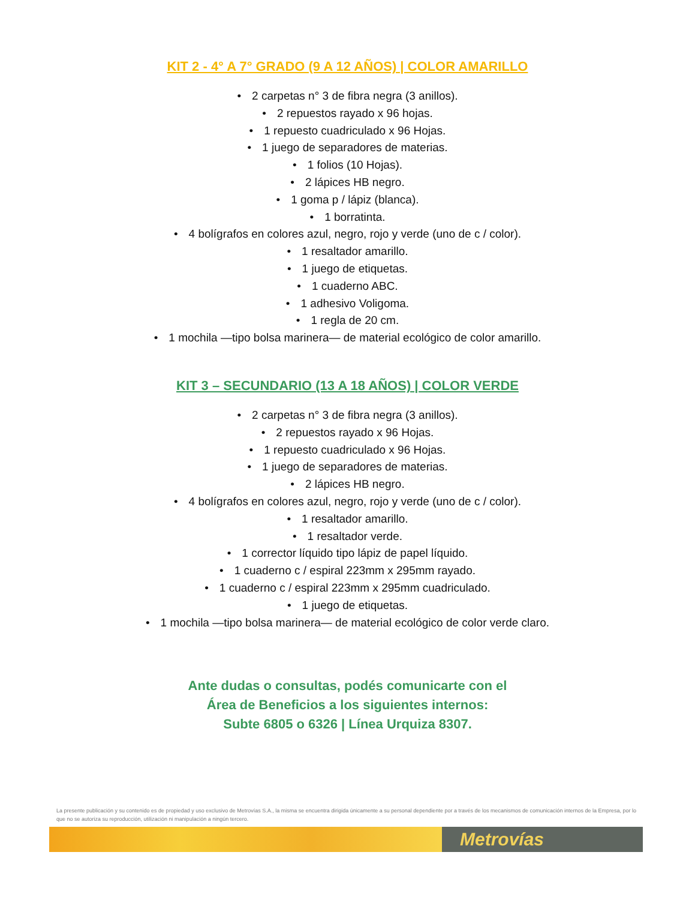KIT 2 - 4° A 7° GRADO (9 A 12 AÑOS) | COLOR AMARILLO
• 2 carpetas n° 3 de fibra negra (3 anillos).
• 2 repuestos rayado x 96 hojas.
• 1 repuesto cuadriculado x 96 Hojas.
• 1 juego de separadores de materias.
• 1 folios (10 Hojas).
• 2 lápices HB negro.
• 1 goma p / lápiz (blanca).
• 1 borratinta.
• 4 bolígrafos en colores azul, negro, rojo y verde (uno de c / color).
• 1 resaltador amarillo.
• 1 juego de etiquetas.
• 1 cuaderno ABC.
• 1 adhesivo Voligoma.
• 1 regla de 20 cm.
• 1 mochila —tipo bolsa marinera— de material ecológico de color amarillo.
KIT 3 – SECUNDARIO (13 A 18 AÑOS) | COLOR VERDE
• 2 carpetas n° 3 de fibra negra (3 anillos).
• 2 repuestos rayado x 96 Hojas.
• 1 repuesto cuadriculado x 96 Hojas.
• 1 juego de separadores de materias.
• 2 lápices HB negro.
• 4 bolígrafos en colores azul, negro, rojo y verde (uno de c / color).
• 1 resaltador amarillo.
• 1 resaltador verde.
• 1 corrector líquido tipo lápiz de papel líquido.
• 1 cuaderno c / espiral 223mm x 295mm rayado.
• 1 cuaderno c / espiral 223mm x 295mm cuadriculado.
• 1 juego de etiquetas.
• 1 mochila —tipo bolsa marinera— de material ecológico de color verde claro.
Ante dudas o consultas, podés comunicarte con el
Área de Beneficios a los siguientes internos:
Subte 6805 o 6326 | Línea Urquiza 8307.
La presente publicación y su contenido es de propiedad y uso exclusivo de Metrovías S.A., la misma se encuentra dirigida únicamente a su personal dependiente por a través de los mecanismos de comunicación internos de la Empresa, por lo que no se autoriza su reproducción, utilización ni manipulación a ningún tercero.
Metrovías